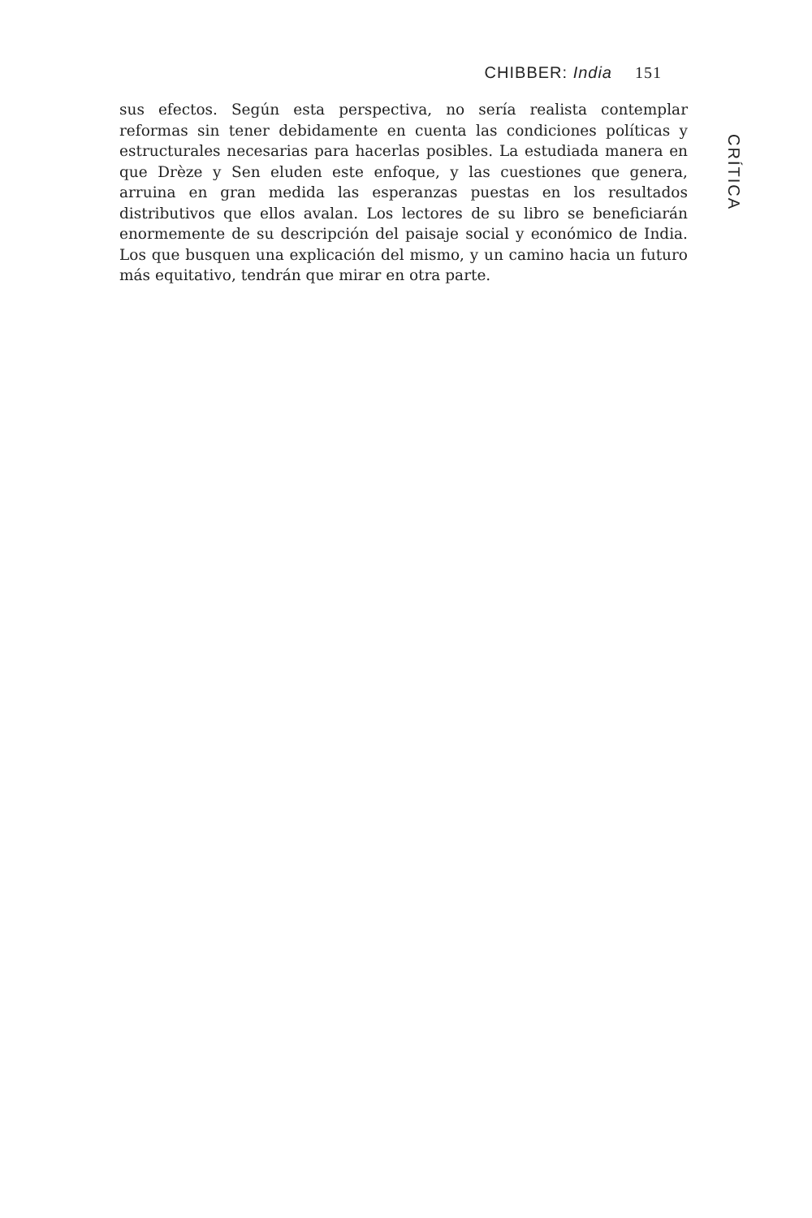CHIBBER: India 151
sus efectos. Según esta perspectiva, no sería realista contemplar reformas sin tener debidamente en cuenta las condiciones políticas y estructurales necesarias para hacerlas posibles. La estudiada manera en que Drèze y Sen eluden este enfoque, y las cuestiones que genera, arruina en gran medida las esperanzas puestas en los resultados distributivos que ellos avalan. Los lectores de su libro se beneficiarán enormemente de su descripción del paisaje social y económico de India. Los que busquen una explicación del mismo, y un camino hacia un futuro más equitativo, tendrán que mirar en otra parte.
CRÍTICA